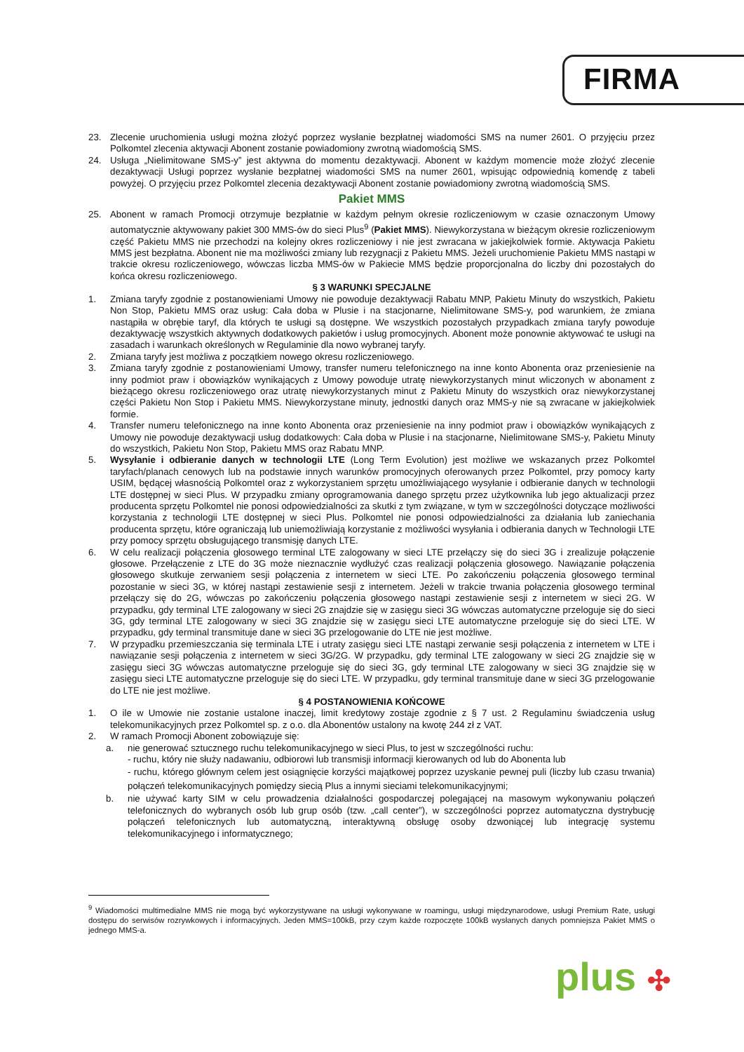FIRMA
23. Zlecenie uruchomienia usługi można złożyć poprzez wysłanie bezpłatnej wiadomości SMS na numer 2601. O przyjęciu przez Polkomtel zlecenia aktywacji Abonent zostanie powiadomiony zwrotną wiadomością SMS.
24. Usługa „Nielimitowane SMS-y” jest aktywna do momentu dezaktywacji. Abonent w każdym momencie może złożyć zlecenie dezaktywacji Usługi poprzez wysłanie bezpłatnej wiadomości SMS na numer 2601, wpisując odpowiednią komendę z tabeli powyżej. O przyjęciu przez Polkomtel zlecenia dezaktywacji Abonent zostanie powiadomiony zwrotną wiadomością SMS.
Pakiet MMS
25. Abonent w ramach Promocji otrzymuje bezpłatnie w każdym pełnym okresie rozliczeniowym w czasie oznaczonym Umowy automatycznie aktywowany pakiet 300 MMS-ów do sieci Plus<sup>9</sup> (Pakiet MMS). Niewykorzystana w bieżącym okresie rozliczeniowym część Pakietu MMS nie przechodzi na kolejny okres rozliczeniowy i nie jest zwracana w jakiejkolwiek formie. Aktywacja Pakietu MMS jest bezpłatna. Abonent nie ma możliwości zmiany lub rezygnacji z Pakietu MMS. Jeżeli uruchomienie Pakietu MMS nastąpi w trakcie okresu rozliczeniowego, wówczas liczba MMS-ów w Pakiecie MMS będzie proporcjonalna do liczby dni pozostałych do końca okresu rozliczeniowego.
§ 3 WARUNKI SPECJALNE
1. Zmiana taryfy zgodnie z postanowieniami Umowy nie powoduje dezaktywacji Rabatu MNP, Pakietu Minuty do wszystkich, Pakietu Non Stop, Pakietu MMS oraz usług: Cała doba w Plusie i na stacjonarne, Nielimitowane SMS-y, pod warunkiem, że zmiana nastąpiła w obrębie taryf, dla których te usługi są dostępne. We wszystkich pozostałych przypadkach zmiana taryfy powoduje dezaktywację wszystkich aktywnych dodatkowych pakietów i usług promocyjnych. Abonent może ponownie aktywować te usługi na zasadach i warunkach określonych w Regulaminie dla nowo wybranej taryfy.
2. Zmiana taryfy jest możliwa z początkiem nowego okresu rozliczeniowego.
3. Zmiana taryfy zgodnie z postanowieniami Umowy, transfer numeru telefonicznego na inne konto Abonenta oraz przeniesienie na inny podmiot praw i obowiązków wynikających z Umowy powoduje utratę niewykorzystanych minut wliczonych w abonament z bieżącego okresu rozliczeniowego oraz utratę niewykorzystanych minut z Pakietu Minuty do wszystkich oraz niewykorzystanej części Pakietu Non Stop i Pakietu MMS. Niewykorzystane minuty, jednostki danych oraz MMS-y nie są zwracane w jakiejkolwiek formie.
4. Transfer numeru telefonicznego na inne konto Abonenta oraz przeniesienie na inny podmiot praw i obowiązków wynikających z Umowy nie powoduje dezaktywacji usług dodatkowych: Cała doba w Plusie i na stacjonarne, Nielimitowane SMS-y, Pakietu Minuty do wszystkich, Pakietu Non Stop, Pakietu MMS oraz Rabatu MNP.
5. Wysyłanie i odbieranie danych w technologii LTE (Long Term Evolution) jest możliwe we wskazanych przez Polkomtel taryfach/planach cenowych lub na podstawie innych warunków promocyjnych oferowanych przez Polkomtel, przy pomocy karty USIM, będącej własnością Polkomtel oraz z wykorzystaniem sprzętu umożliwiającego wysyłanie i odbieranie danych w technologii LTE dostępnej w sieci Plus. W przypadku zmiany oprogramowania danego sprzętu przez użytkownika lub jego aktualizacji przez producenta sprzętu Polkomtel nie ponosi odpowiedzialności za skutki z tym związane, w tym w szczególności dotyczące możliwości korzystania z technologii LTE dostępnej w sieci Plus. Polkomtel nie ponosi odpowiedzialności za działania lub zaniechania producenta sprzętu, które ograniczają lub uniemożliwiają korzystanie z możliwości wysyłania i odbierania danych w Technologii LTE przy pomocy sprzętu obsługującego transmisję danych LTE.
6. W celu realizacji połączenia głosowego terminal LTE zalogowany w sieci LTE przełączy się do sieci 3G i zrealizuje połączenie głosowe. Przełączenie z LTE do 3G może nieznacznie wydłużyć czas realizacji połączenia głosowego. Nawiązanie połączenia głosowego skutkuje zerwaniem sesji połączenia z internetem w sieci LTE. Po zakończeniu połączenia głosowego terminal pozostanie w sieci 3G, w której nastąpi zestawienie sesji z internetem. Jeżeli w trakcie trwania połączenia głosowego terminal przełączy się do 2G, wówczas po zakończeniu połączenia głosowego nastąpi zestawienie sesji z internetem w sieci 2G. W przypadku, gdy terminal LTE zalogowany w sieci 2G znajdzie się w zasięgu sieci 3G wówczas automatyczne przeloguje się do sieci 3G, gdy terminal LTE zalogowany w sieci 3G znajdzie się w zasięgu sieci LTE automatyczne przeloguje się do sieci LTE. W przypadku, gdy terminal transmituje dane w sieci 3G przelogowanie do LTE nie jest możliwe.
7. W przypadku przemieszczania się terminala LTE i utraty zasięgu sieci LTE nastąpi zerwanie sesji połączenia z internetem w LTE i nawiązanie sesji połączenia z internetem w sieci 3G/2G. W przypadku, gdy terminal LTE zalogowany w sieci 2G znajdzie się w zasięgu sieci 3G wówczas automatyczne przeloguje się do sieci 3G, gdy terminal LTE zalogowany w sieci 3G znajdzie się w zasięgu sieci LTE automatyczne przeloguje się do sieci LTE. W przypadku, gdy terminal transmituje dane w sieci 3G przelogowanie do LTE nie jest możliwe.
§ 4 POSTANOWIENIA KOŃCOWE
1. O ile w Umowie nie zostanie ustalone inaczej, limit kredytowy zostaje zgodnie z § 7 ust. 2 Regulaminu świadczenia usług telekomunikacyjnych przez Polkomtel sp. z o.o. dla Abonentów ustalony na kwotę 244 zł z VAT.
2. W ramach Promocji Abonent zobowiązuje się:
a. nie generować sztucznego ruchu telekomunikacyjnego w sieci Plus, to jest w szczególności ruchu:
- ruchu, który nie służy nadawaniu, odbiorowi lub transmisji informacji kierowanych od lub do Abonenta lub
- ruchu, którego głównym celem jest osiągnięcie korzyści majątkowej poprzez uzyskanie pewnej puli (liczby lub czasu trwania) połączeń telekomunikacyjnych pomiędzy siecią Plus a innymi sieciami telekomunikacyjnymi;
b. nie używać karty SIM w celu prowadzenia działalności gospodarczej polegającej na masowym wykonywaniu połączeń telefonicznych do wybranych osób lub grup osób (tzw. „call center”), w szczególności poprzez automatyczna dystrybucję połączeń telefonicznych lub automatyczną, interaktywną obsługę osoby dzwoniącej lub integrację systemu telekomunikacyjnego i informatycznego;
<sup>9</sup> Wiadomości multimedialne MMS nie mogą być wykorzystywane na usługi wykonywane w roamingu, usługi międzynarodowe, usługi Premium Rate, usługi dostępu do serwisów rozrywkowych i informacyjnych. Jeden MMS=100kB, przy czym każde rozpoczęte 100kB wysłanych danych pomniejsza Pakiet MMS o jednego MMS-a.
plus ✣